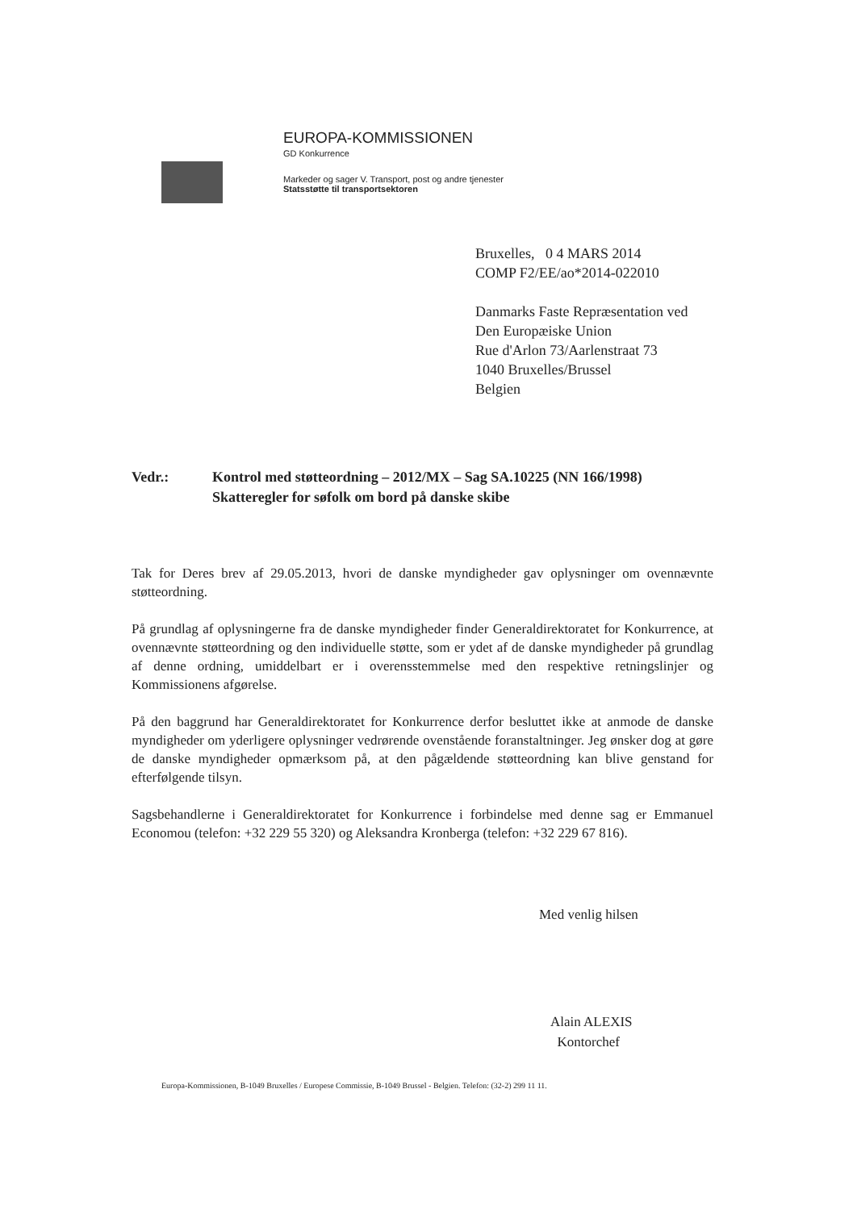EUROPA-KOMMISSIONEN
GD Konkurrence
Markeder og sager V. Transport, post og andre tjenester
Statsstøtte til transportsektoren
Bruxelles, 0 4 MARS 2014
COMP F2/EE/ao*2014-022010
Danmarks Faste Repræsentation ved
Den Europæiske Union
Rue d'Arlon 73/Aarlenstraat 73
1040 Bruxelles/Brussel
Belgien
Vedr.: Kontrol med støtteordning – 2012/MX – Sag SA.10225 (NN 166/1998)
Skatteregler for søfolk om bord på danske skibe
Tak for Deres brev af 29.05.2013, hvori de danske myndigheder gav oplysninger om ovennævnte støtteordning.
På grundlag af oplysningerne fra de danske myndigheder finder Generaldirektoratet for Konkurrence, at ovennævnte støtteordning og den individuelle støtte, som er ydet af de danske myndigheder på grundlag af denne ordning, umiddelbart er i overensstemmelse med den respektive retningslinjer og Kommissionens afgørelse.
På den baggrund har Generaldirektoratet for Konkurrence derfor besluttet ikke at anmode de danske myndigheder om yderligere oplysninger vedrørende ovenstående foranstaltninger. Jeg ønsker dog at gøre de danske myndigheder opmærksom på, at den pågældende støtteordning kan blive genstand for efterfølgende tilsyn.
Sagsbehandlerne i Generaldirektoratet for Konkurrence i forbindelse med denne sag er Emmanuel Economou (telefon: +32 229 55 320) og Aleksandra Kronberga (telefon: +32 229 67 816).
Med venlig hilsen
Alain ALEXIS
Kontorchef
Europa-Kommissionen, B-1049 Bruxelles / Europese Commissie, B-1049 Brussel - Belgien. Telefon: (32-2) 299 11 11.